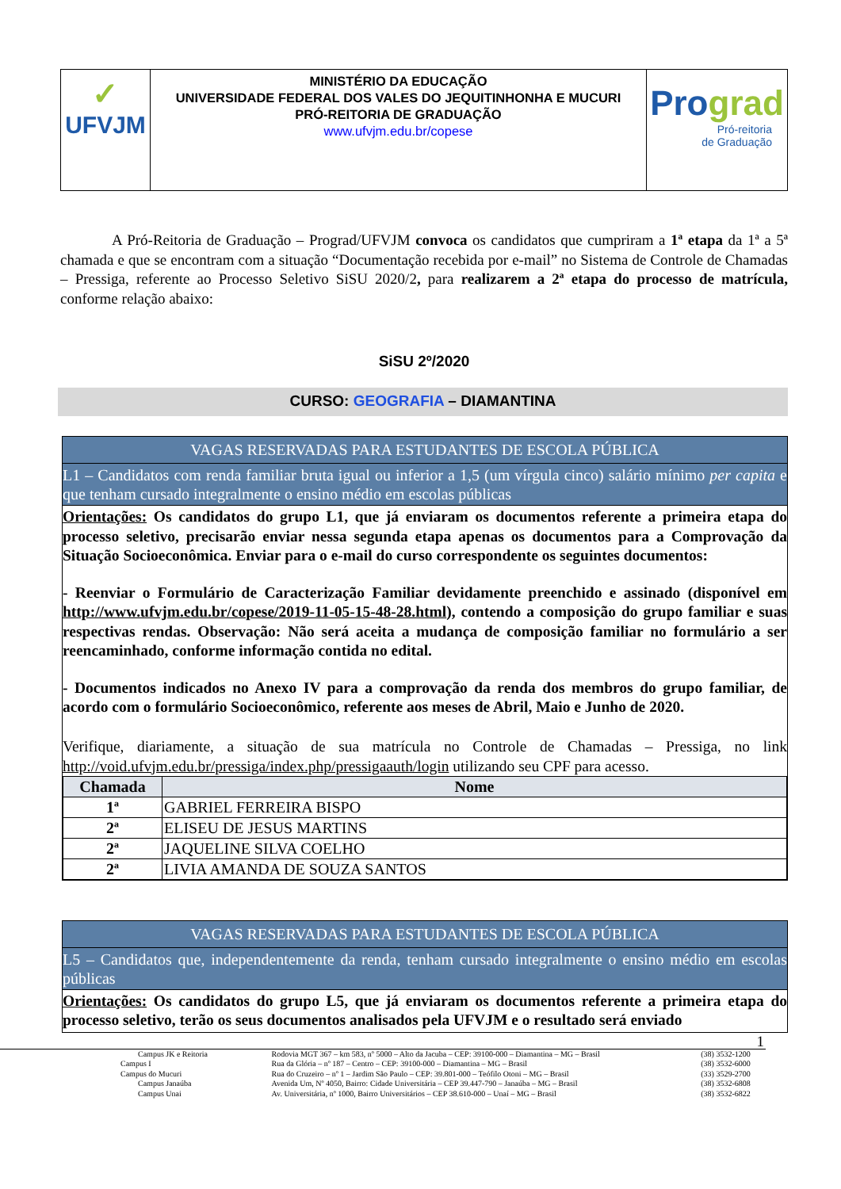| ✓ UFVJM | MINISTÉRIO DA EDUCAÇÃO UNIVERSIDADE FEDERAL DOS VALES DO JEQUITINHONHA E MUCURI PRÓ-REITORIA DE GRADUAÇÃO www.ufvjm.edu.br/copese | Pro grad Pró-reitoria de Graduação |
A Pró-Reitoria de Graduação – Prograd/UFVJM convoca os candidatos que cumpriram a 1ª etapa da 1ª a 5ª chamada e que se encontram com a situação “Documentação recebida por e-mail” no Sistema de Controle de Chamadas – Pressiga, referente ao Processo Seletivo SiSU 2020/2, para realizarem a 2ª etapa do processo de matrícula, conforme relação abaixo:
SiSU 2º/2020
CURSO: GEOGRAFIA – DIAMANTINA
VAGAS RESERVADAS PARA ESTUDANTES DE ESCOLA PÚBLICA
L1 – Candidatos com renda familiar bruta igual ou inferior a 1,5 (um vírgula cinco) salário mínimo per capita e que tenham cursado integralmente o ensino médio em escolas públicas
Orientações: Os candidatos do grupo L1, que já enviaram os documentos referente a primeira etapa do processo seletivo, precisarão enviar nessa segunda etapa apenas os documentos para a Comprovação da Situação Socioeconômica. Enviar para o e-mail do curso correspondente os seguintes documentos:
- Reenviar o Formulário de Caracterização Familiar devidamente preenchido e assinado (disponível em http://www.ufvjm.edu.br/copese/2019-11-05-15-48-28.html), contendo a composição do grupo familiar e suas respectivas rendas. Observação: Não será aceita a mudança de composição familiar no formulário a ser reencaminhado, conforme informação contida no edital.
- Documentos indicados no Anexo IV para a comprovação da renda dos membros do grupo familiar, de acordo com o formulário Socioeconômico, referente aos meses de Abril, Maio e Junho de 2020.
Verifique, diariamente, a situação de sua matrícula no Controle de Chamadas – Pressiga, no link http://void.ufvjm.edu.br/pressiga/index.php/pressigaauth/login utilizando seu CPF para acesso.
| Chamada | Nome |
| --- | --- |
| 1ª | GABRIEL FERREIRA BISPO |
| 2ª | ELISEU DE JESUS MARTINS |
| 2ª | JAQUELINE SILVA COELHO |
| 2ª | LIVIA AMANDA DE SOUZA SANTOS |
VAGAS RESERVADAS PARA ESTUDANTES DE ESCOLA PÚBLICA
L5 – Candidatos que, independentemente da renda, tenham cursado integralmente o ensino médio em escolas públicas
Orientações: Os candidatos do grupo L5, que já enviaram os documentos referente a primeira etapa do processo seletivo, terão os seus documentos analisados pela UFVJM e o resultado será enviado
1
| Campus JK e Reitoria | Rodovia MGT 367 – km 583, nº 5000 – Alto da Jacuba – CEP: 39100-000 – Diamantina – MG – Brasil | (38) 3532-1200 |
| Campus I | Rua da Glória – nº 187 – Centro – CEP: 39100-000 – Diamantina – MG – Brasil | (38) 3532-6000 |
| Campus do Mucuri | Rua do Cruzeiro – nº 1 – Jardim São Paulo – CEP: 39.801-000 – Teófilo Otoni – MG – Brasil | (33) 3529-2700 |
| Campus Janaúba | Avenida Um, Nº 4050, Bairro: Cidade Universitária – CEP 39.447-790 – Janaúba – MG – Brasil | (38) 3532-6808 |
| Campus Unai | Av. Universitária, nº 1000, Bairro Universitários – CEP 38.610-000 – Unaí – MG – Brasil | (38) 3532-6822 |